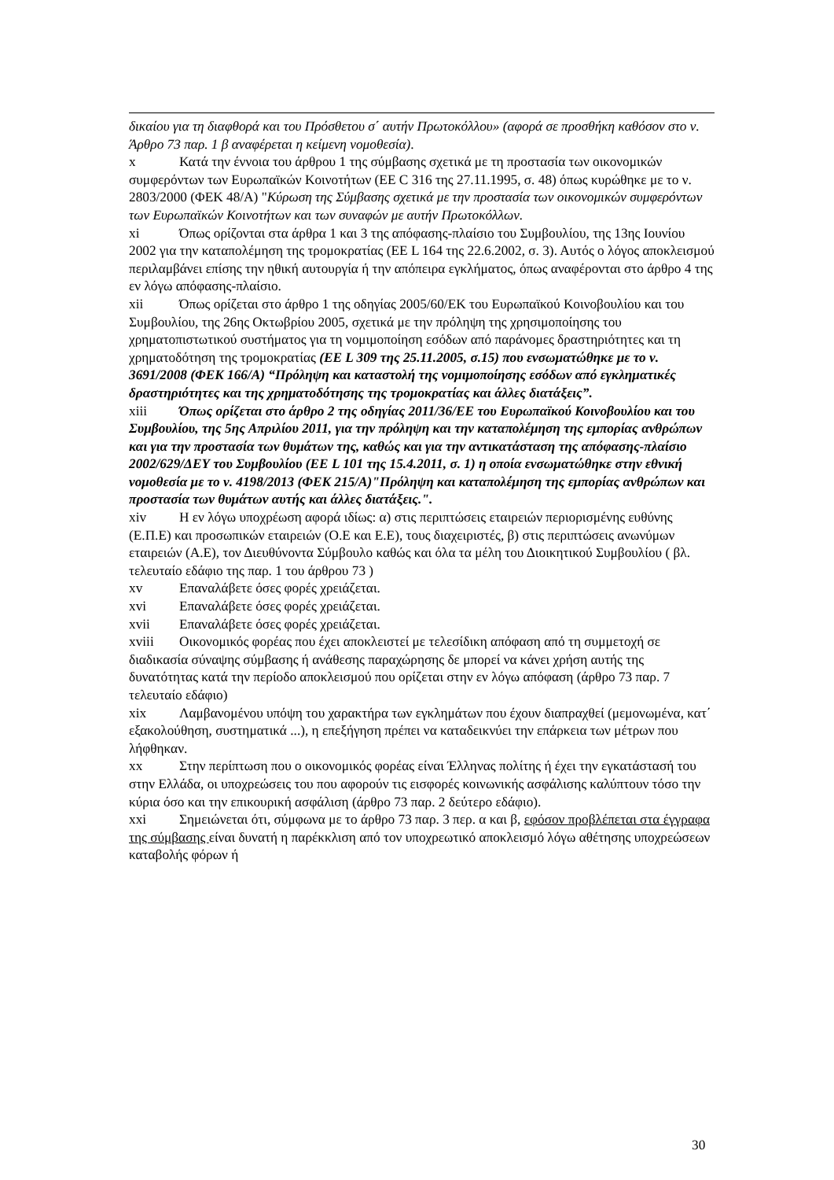δικαίου για τη διαφθορά και του Πρόσθετου σ΄ αυτήν Πρωτοκόλλου» (αφορά σε προσθήκη καθόσον στο ν. Άρθρο 73 παρ. 1 β αναφέρεται η κείμενη νομοθεσία).
x Κατά την έννοια του άρθρου 1 της σύμβασης σχετικά με τη προστασία των οικονομικών συμφερόντων των Ευρωπαϊκών Κοινοτήτων (ΕΕ C 316 της 27.11.1995, σ. 48) όπως κυρώθηκε με το ν. 2803/2000 (ΦΕΚ 48/Α) "Κύρωση της Σύμβασης σχετικά με την προστασία των οικονομικών συμφερόντων των Ευρωπαϊκών Κοινοτήτων και των συναφών με αυτήν Πρωτοκόλλων.
xi Όπως ορίζονται στα άρθρα 1 και 3 της απόφασης-πλαίσιο του Συμβουλίου, της 13ης Ιουνίου 2002 για την καταπολέμηση της τρομοκρατίας (ΕΕ L 164 της 22.6.2002, σ. 3). Αυτός ο λόγος αποκλεισμού περιλαμβάνει επίσης την ηθική αυτουργία ή την απόπειρα εγκλήματος, όπως αναφέρονται στο άρθρο 4 της εν λόγω απόφασης-πλαίσιο.
xii Όπως ορίζεται στο άρθρο 1 της οδηγίας 2005/60/ΕΚ του Ευρωπαϊκού Κοινοβουλίου και του Συμβουλίου, της 26ης Οκτωβρίου 2005, σχετικά με την πρόληψη της χρησιμοποίησης του χρηματοπιστωτικού συστήματος για τη νομιμοποίηση εσόδων από παράνομες δραστηριότητες και τη χρηματοδότηση της τρομοκρατίας (ΕΕ L 309 της 25.11.2005, σ.15) που ενσωματώθηκε με το ν. 3691/2008 (ΦΕΚ 166/Α) “Πρόληψη και καταστολή της νομιμοποίησης εσόδων από εγκληματικές δραστηριότητες και της χρηματοδότησης της τρομοκρατίας και άλλες διατάξεις”.
xiii Όπως ορίζεται στο άρθρο 2 της οδηγίας 2011/36/ΕΕ του Ευρωπαϊκού Κοινοβουλίου και του Συμβουλίου, της 5ης Απριλίου 2011, για την πρόληψη και την καταπολέμηση της εμπορίας ανθρώπων και για την προστασία των θυμάτων της, καθώς και για την αντικατάσταση της απόφασης-πλαίσιο 2002/629/ΔΕΥ του Συμβουλίου (ΕΕ L 101 της 15.4.2011, σ. 1) η οποία ενσωματώθηκε στην εθνική νομοθεσία με το ν. 4198/2013 (ΦΕΚ 215/Α)"Πρόληψη και καταπολέμηση της εμπορίας ανθρώπων και προστασία των θυμάτων αυτής και άλλες διατάξεις.".
xiv Η εν λόγω υποχρέωση αφορά ιδίως: α) στις περιπτώσεις εταιρειών περιορισμένης ευθύνης (Ε.Π.Ε) και προσωπικών εταιρειών (Ο.Ε και Ε.Ε), τους διαχειριστές, β) στις περιπτώσεις ανωνύμων εταιρειών (Α.Ε), τον Διευθύνοντα Σύμβουλο καθώς και όλα τα μέλη του Διοικητικού Συμβουλίου ( βλ. τελευταίο εδάφιο της παρ. 1 του άρθρου 73 )
xv Επαναλάβετε όσες φορές χρειάζεται.
xvi Επαναλάβετε όσες φορές χρειάζεται.
xvii Επαναλάβετε όσες φορές χρειάζεται.
xviii Οικονομικός φορέας που έχει αποκλειστεί με τελεσίδικη απόφαση από τη συμμετοχή σε διαδικασία σύναψης σύμβασης ή ανάθεσης παραχώρησης δε μπορεί να κάνει χρήση αυτής της δυνατότητας κατά την περίοδο αποκλεισμού που ορίζεται στην εν λόγω απόφαση (άρθρο 73 παρ. 7 τελευταίο εδάφιο)
xix Λαμβανομένου υπόψη του χαρακτήρα των εγκλημάτων που έχουν διαπραχθεί (μεμονωμένα, κατ΄ εξακολούθηση, συστηματικά ...), η επεξήγηση πρέπει να καταδεικνύει την επάρκεια των μέτρων που λήφθηκαν.
xx Στην περίπτωση που ο οικονομικός φορέας είναι Έλληνας πολίτης ή έχει την εγκατάστασή του στην Ελλάδα, οι υποχρεώσεις του που αφορούν τις εισφορές κοινωνικής ασφάλισης καλύπτουν τόσο την κύρια όσο και την επικουρική ασφάλιση (άρθρο 73 παρ. 2 δεύτερο εδάφιο).
xxi Σημειώνεται ότι, σύμφωνα με το άρθρο 73 παρ. 3 περ. α και β, εφόσον προβλέπεται στα έγγραφα της σύμβασης είναι δυνατή η παρέκκλιση από τον υποχρεωτικό αποκλεισμό λόγω αθέτησης υποχρεώσεων καταβολής φόρων ή
30